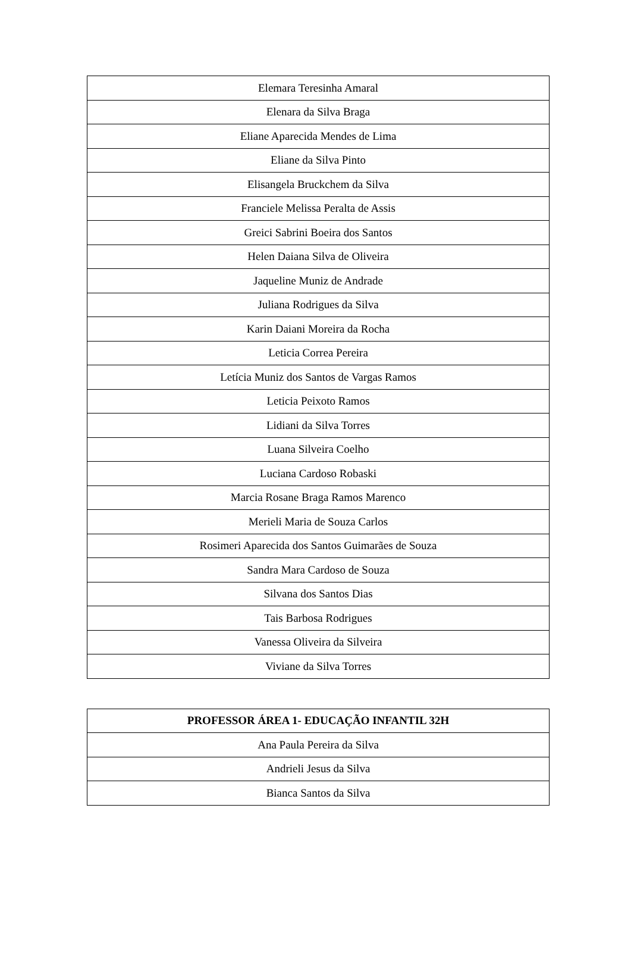| Elemara Teresinha Amaral |
| Elenara da Silva Braga |
| Eliane Aparecida Mendes de Lima |
| Eliane da Silva Pinto |
| Elisangela Bruckchem da Silva |
| Franciele Melissa Peralta de Assis |
| Greici Sabrini Boeira dos Santos |
| Helen Daiana Silva de Oliveira |
| Jaqueline Muniz de Andrade |
| Juliana Rodrigues da Silva |
| Karin Daiani Moreira da Rocha |
| Leticia Correa Pereira |
| Letícia Muniz dos Santos de Vargas Ramos |
| Leticia Peixoto Ramos |
| Lidiani da Silva Torres |
| Luana Silveira Coelho |
| Luciana Cardoso Robaski |
| Marcia Rosane Braga Ramos Marenco |
| Merieli Maria de Souza Carlos |
| Rosimeri Aparecida dos Santos Guimarães de Souza |
| Sandra Mara Cardoso de Souza |
| Silvana dos Santos Dias |
| Tais Barbosa Rodrigues |
| Vanessa Oliveira da Silveira |
| Viviane da Silva Torres |
| PROFESSOR ÁREA 1- EDUCAÇÃO INFANTIL 32H |
| --- |
| Ana Paula Pereira da Silva |
| Andrieli Jesus da Silva |
| Bianca Santos da Silva |